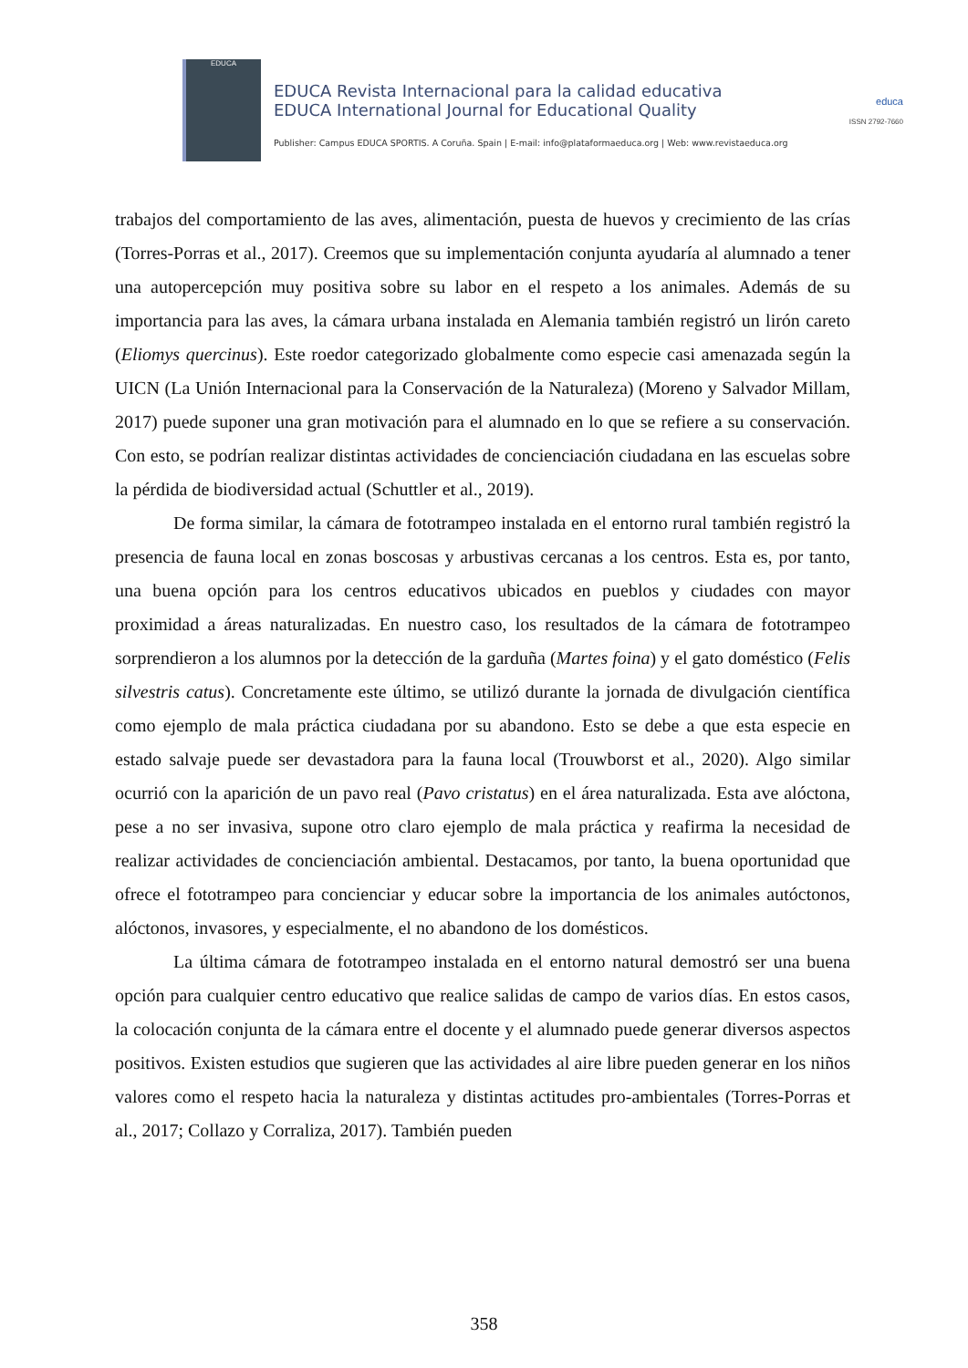EDUCA
EDUCA Revista Internacional para la calidad educativa
EDUCA International Journal for Educational Quality
Publisher: Campus EDUCA SPORTIS. A Coruña. Spain | E-mail: info@plataformaeduca.org | Web: www.revistaeduca.org
educa
ISSN 2792-7660
trabajos del comportamiento de las aves, alimentación, puesta de huevos y crecimiento de las crías (Torres-Porras et al., 2017). Creemos que su implementación conjunta ayudaría al alumnado a tener una autopercepción muy positiva sobre su labor en el respeto a los animales. Además de su importancia para las aves, la cámara urbana instalada en Alemania también registró un lirón careto (Eliomys quercinus). Este roedor categorizado globalmente como especie casi amenazada según la UICN (La Unión Internacional para la Conservación de la Naturaleza) (Moreno y Salvador Millam, 2017) puede suponer una gran motivación para el alumnado en lo que se refiere a su conservación. Con esto, se podrían realizar distintas actividades de concienciación ciudadana en las escuelas sobre la pérdida de biodiversidad actual (Schuttler et al., 2019).
De forma similar, la cámara de fototrampeo instalada en el entorno rural también registró la presencia de fauna local en zonas boscosas y arbustivas cercanas a los centros. Esta es, por tanto, una buena opción para los centros educativos ubicados en pueblos y ciudades con mayor proximidad a áreas naturalizadas. En nuestro caso, los resultados de la cámara de fototrampeo sorprendieron a los alumnos por la detección de la garduña (Martes foina) y el gato doméstico (Felis silvestris catus). Concretamente este último, se utilizó durante la jornada de divulgación científica como ejemplo de mala práctica ciudadana por su abandono. Esto se debe a que esta especie en estado salvaje puede ser devastadora para la fauna local (Trouwborst et al., 2020). Algo similar ocurrió con la aparición de un pavo real (Pavo cristatus) en el área naturalizada. Esta ave alóctona, pese a no ser invasiva, supone otro claro ejemplo de mala práctica y reafirma la necesidad de realizar actividades de concienciación ambiental. Destacamos, por tanto, la buena oportunidad que ofrece el fototrampeo para concienciar y educar sobre la importancia de los animales autóctonos, alóctonos, invasores, y especialmente, el no abandono de los domésticos.
La última cámara de fototrampeo instalada en el entorno natural demostró ser una buena opción para cualquier centro educativo que realice salidas de campo de varios días. En estos casos, la colocación conjunta de la cámara entre el docente y el alumnado puede generar diversos aspectos positivos. Existen estudios que sugieren que las actividades al aire libre pueden generar en los niños valores como el respeto hacia la naturaleza y distintas actitudes pro-ambientales (Torres-Porras et al., 2017; Collazo y Corraliza, 2017). También pueden
358